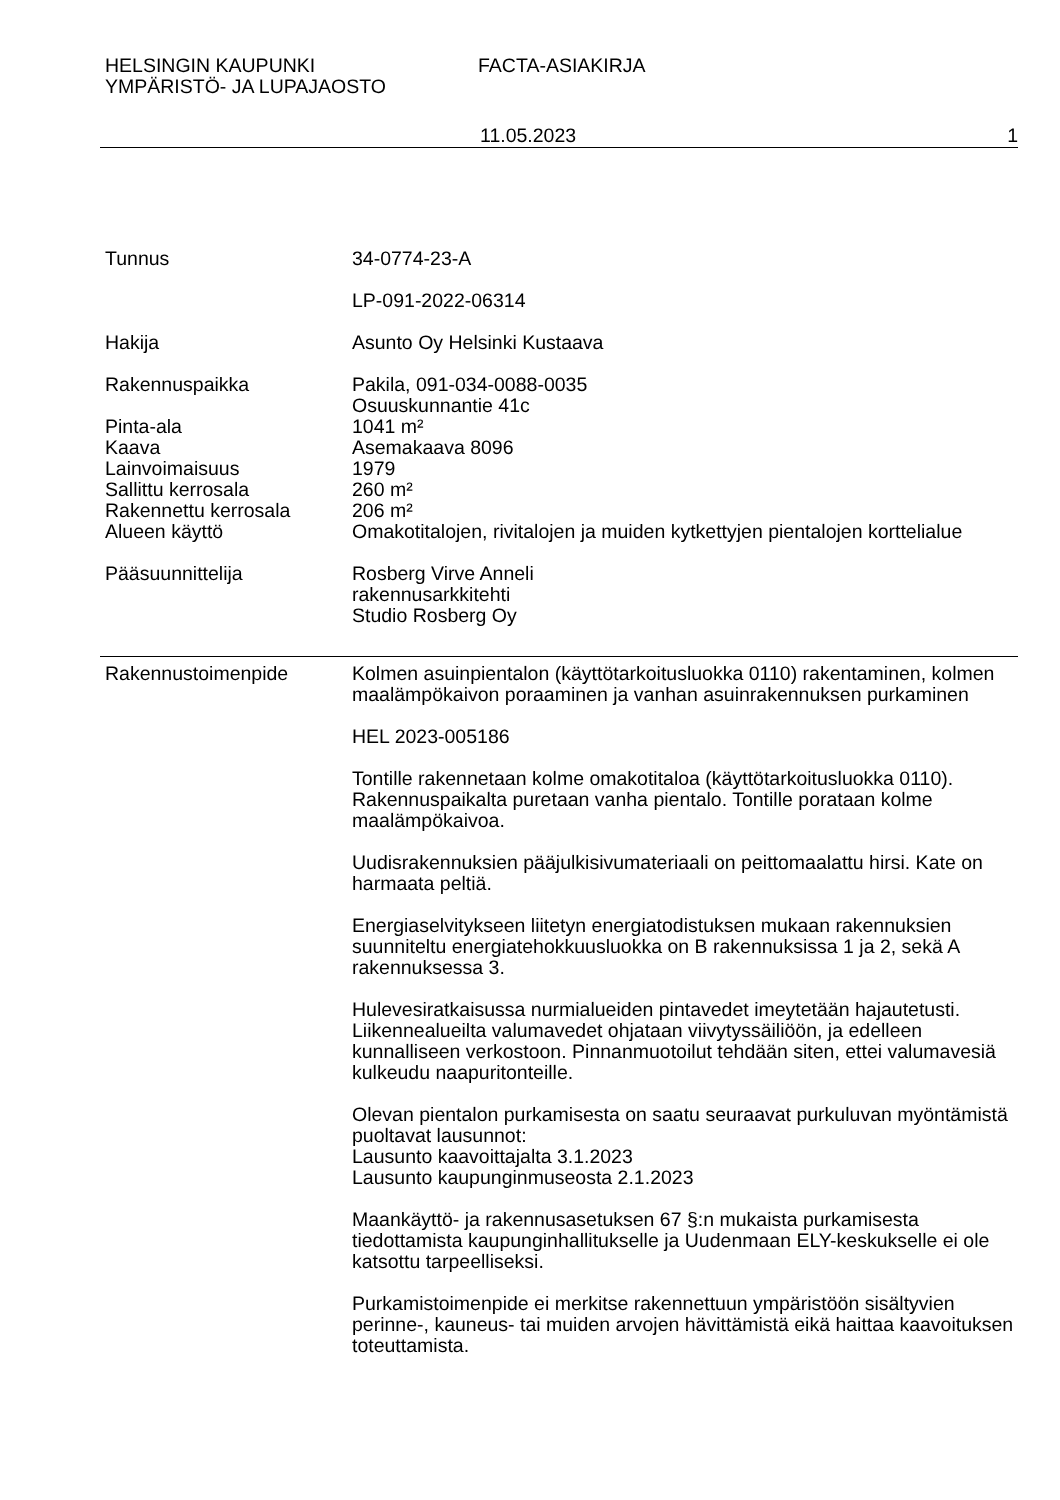HELSINGIN KAUPUNKI
YMPÄRISTÖ- JA LUPAJAOSTO
FACTA-ASIAKIRJA
11.05.2023 1
Tunnus 34-0774-23-A
LP-091-2022-06314
Hakija Asunto Oy Helsinki Kustaava
Rakennuspaikka Pakila, 091-034-0088-0035
Osuuskunnantie 41c
Pinta-ala 1041 m²
Kaava Asemakaava 8096
Lainvoimaisuus 1979
Sallittu kerrosala 260 m²
Rakennettu kerrosala 206 m²
Alueen käyttö Omakotitalojen, rivitalojen ja muiden kytkettyjen pientalojen korttelialue
Pääsuunnittelija Rosberg Virve Anneli
rakennusarkkitehti
Studio Rosberg Oy
Rakennustoimenpide Kolmen asuinpientalon (käyttötarkoitusluokka 0110) rakentaminen, kolmen maalämpökaivon poraaminen ja vanhan asuinrakennuksen purkaminen
HEL 2023-005186
Tontille rakennetaan kolme omakotitaloa (käyttötarkoitusluokka 0110). Rakennuspaikalta puretaan vanha pientalo. Tontille porataan kolme maalämpökaivoa.
Uudisrakennuksien pääjulkisivumateriaali on peittomaalattu hirsi. Kate on harmaata peltiä.
Energiaselvitykseen liitetyn energiatodistuksen mukaan rakennuksien suunniteltu energiatehokkuusluokka on B rakennuksissa 1 ja 2, sekä A rakennuksessa 3.
Hulevesiratkaisussa nurmialueiden pintavedet imeytetään hajautetusti. Liikennealueilta valumavedet ohjataan viivytyssäiliöön, ja edelleen kunnalliseen verkostoon. Pinnanmuotoilut tehdään siten, ettei valumavesiä kulkeudu naapuritonteille.
Olevan pientalon purkamisesta on saatu seuraavat purkuluvan myöntämistä puoltavat lausunnot:
Lausunto kaavoittajalta 3.1.2023
Lausunto kaupunginmuseosta 2.1.2023
Maankäyttö- ja rakennusasetuksen 67 §:n mukaista purkamisesta tiedottamista kaupunginhallitukselle ja Uudenmaan ELY-keskukselle ei ole katsottu tarpeelliseksi.
Purkamistoimenpide ei merkitse rakennettuun ympäristöön sisältyvien perinne-, kauneus- tai muiden arvojen hävittämistä eikä haittaa kaavoituksen toteuttamista.